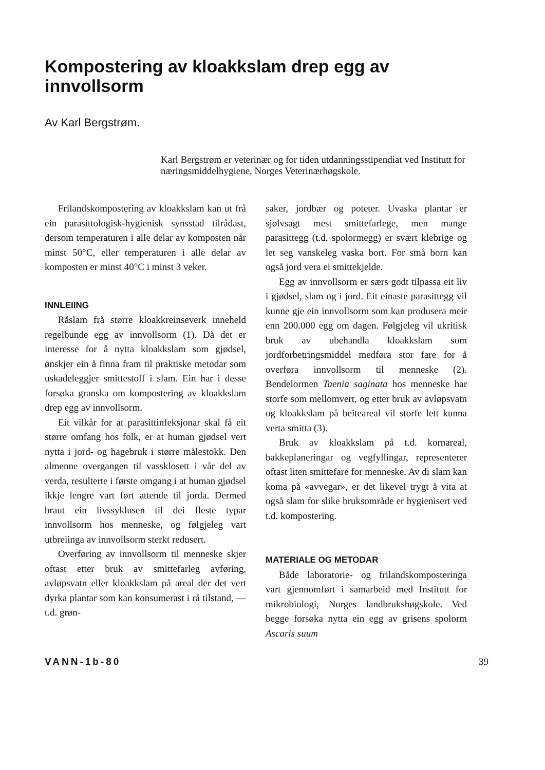Kompostering av kloakkslam drep egg av innvollsorm
Av Karl Bergstrøm.
Karl Bergstrøm er veterinær og for tiden utdanningsstipendiat ved Institutt for næringsmiddelhygiene, Norges Veterinærhøgskole.
Frilandskompostering av kloakkslam kan ut frå ein parasittologisk-hygienisk synsstad tilrådast, dersom temperaturen i alle delar av komposten når minst 50°C, eller temperaturen i alle delar av komposten er minst 40°C i minst 3 veker.
INNLEIING
Råslam frå større kloakkreinseverk inneheld regelbunde egg av innvollsorm (1). Då det er interesse for å nytta kloakkslam som gjødsel, ønskjer ein å finna fram til praktiske metodar som uskadeleggjer smittestoff i slam. Ein har i desse forsøka granska om kompostering av kloakkslam drep egg av innvollsorm.
Eit vilkår for at parasittinfeksjonar skal få eit større omfang hos folk, er at human gjødsel vert nytta i jord- og hagebruk i større målestokk. Den almenne overgangen til vassklosett i vår del av verda, resulterte i første omgang i at human gjødsel ikkje lengre vart ført attende til jorda. Dermed braut ein livssyklusen til dei fleste typar innvollsorm hos menneske, og følgjeleg vart utbreiinga av innvollsorm sterkt redusert.
Overføring av innvollsorm til menneske skjer oftast etter bruk av smittefarleg avføring, avløpsvatn eller kloakkslam på areal der det vert dyrka plantar som kan konsumerast i rå tilstand, — t.d. grøn-
saker, jordbær og poteter. Uvaska plantar er sjølvsagt mest smittefarlege, men mange parasittegg (t.d. spolormegg) er svært klebrige og let seg vanskeleg vaska bort. For små born kan også jord vera ei smittekjelde.
Egg av innvollsorm er særs godt tilpassa eit liv i gjødsel, slam og i jord. Eit einaste parasittegg vil kunne gje ein innvollsorm som kan produsera meir enn 200.000 egg om dagen. Følgjeleg vil ukritisk bruk av ubehandla kloakkslam som jordforbetringsmiddel medføra stor fare for å overføra innvollsorm til menneske (2). Bendelormen Taenia saginata hos menneske har storfe som mellomvert, og etter bruk av avløpsvatn og kloakkslam på beiteareal vil storfe lett kunna verta smitta (3).
Bruk av kloakkslam på t.d. kornareal, bakkeplaneringar og vegfyllingar, representerer oftast liten smittefare for menneske. Av di slam kan koma på «avvegar», er det likevel trygt å vita at også slam for slike bruksområde er hygienisert ved t.d. kompostering.
MATERIALE OG METODAR
Både laboratorie- og frilandskomposteringa vart gjennomført i samarbeid med Institutt for mikrobiologi, Norges landbrukshøgskole. Ved begge forsøka nytta ein egg av grisens spolorm Ascaris suum
VANN-1b-80 39